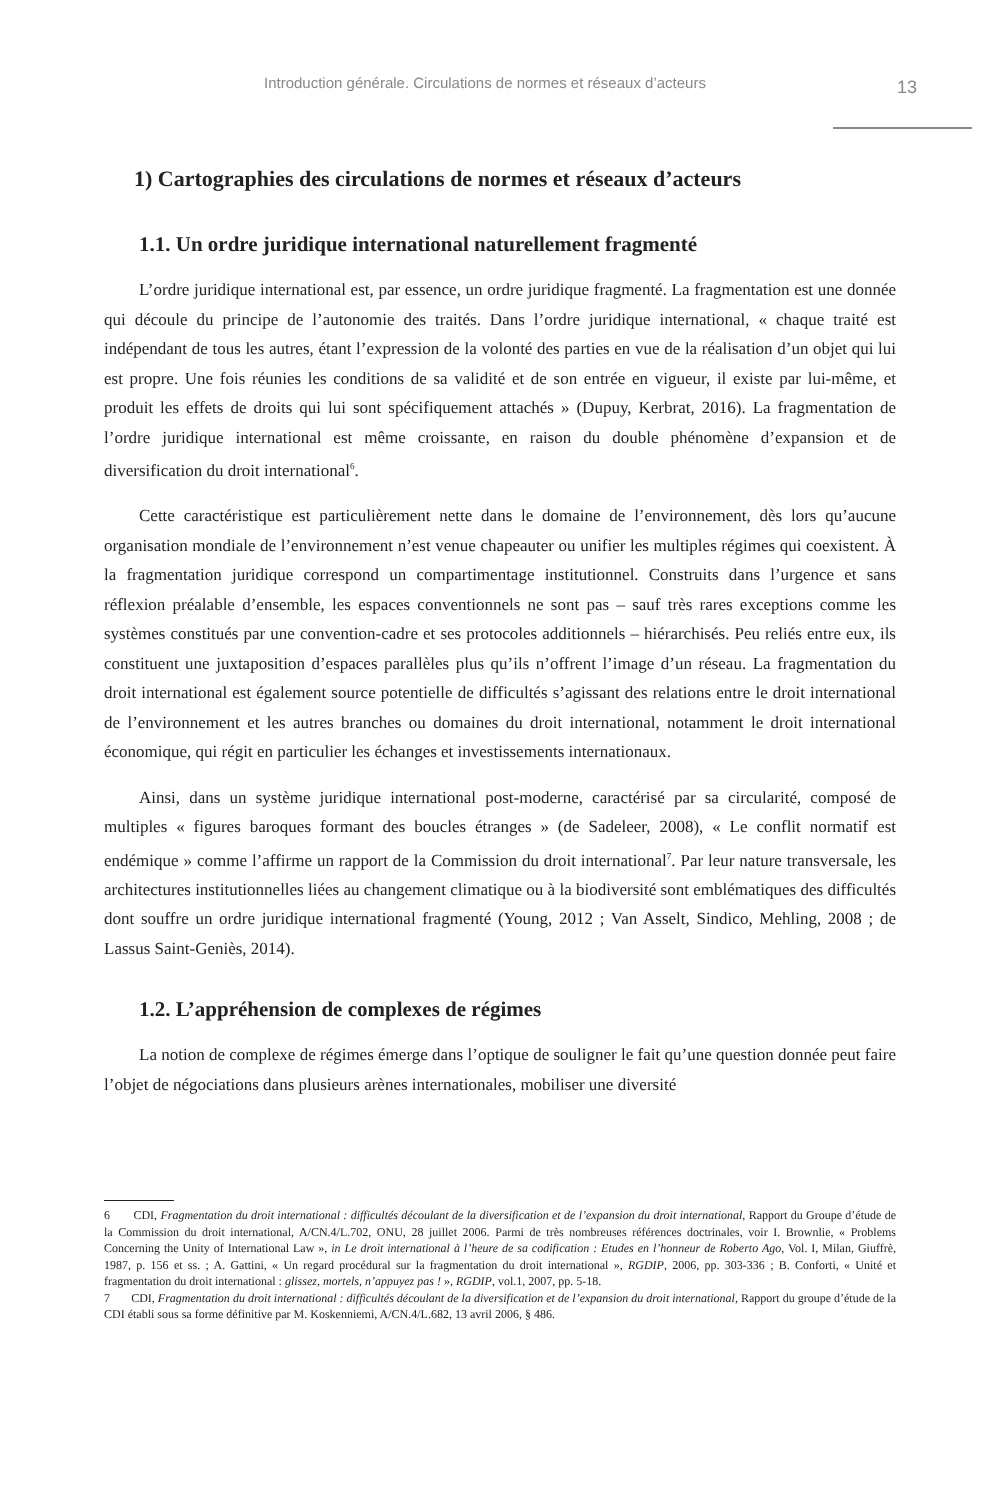Introduction générale. Circulations de normes et réseaux d’acteurs 13
1) Cartographies des circulations de normes et réseaux d’acteurs
1.1. Un ordre juridique international naturellement fragmenté
L’ordre juridique international est, par essence, un ordre juridique fragmenté. La fragmentation est une donnée qui découle du principe de l’autonomie des traités. Dans l’ordre juridique international, « chaque traité est indépendant de tous les autres, étant l’expression de la volonté des parties en vue de la réalisation d’un objet qui lui est propre. Une fois réunies les conditions de sa validité et de son entrée en vigueur, il existe par lui-même, et produit les effets de droits qui lui sont spécifiquement attachés » (Dupuy, Kerbrat, 2016). La fragmentation de l’ordre juridique international est même croissante, en raison du double phénomène d’expansion et de diversification du droit international<sup>6</sup>.
Cette caractéristique est particulièrement nette dans le domaine de l’environnement, dès lors qu’aucune organisation mondiale de l’environnement n’est venue chapeauter ou unifier les multiples régimes qui coexistent. À la fragmentation juridique correspond un compartimentage institutionnel. Construits dans l’urgence et sans réflexion préalable d’ensemble, les espaces conventionnels ne sont pas – sauf très rares exceptions comme les systèmes constitués par une convention-cadre et ses protocoles additionnels – hiérarchisés. Peu reliés entre eux, ils constituent une juxtaposition d’espaces parallèles plus qu’ils n’offrent l’image d’un réseau. La fragmentation du droit international est également source potentielle de difficultés s’agissant des relations entre le droit international de l’environnement et les autres branches ou domaines du droit international, notamment le droit international économique, qui régit en particulier les échanges et investissements internationaux.
Ainsi, dans un système juridique international post-moderne, caractérisé par sa circularité, composé de multiples « figures baroques formant des boucles étranges » (de Sadeleer, 2008), « Le conflit normatif est endémique » comme l’affirme un rapport de la Commission du droit international<sup>7</sup>. Par leur nature transversale, les architectures institutionnelles liées au changement climatique ou à la biodiversité sont emblématiques des difficultés dont souffre un ordre juridique international fragmenté (Young, 2012 ; Van Asselt, Sindico, Mehling, 2008 ; de Lassus Saint-Geniès, 2014).
1.2. L’appréhension de complexes de régimes
La notion de complexe de régimes émerge dans l’optique de souligner le fait qu’une question donnée peut faire l’objet de négociations dans plusieurs arènes internationales, mobiliser une diversité
6 CDI, Fragmentation du droit international : difficultés découlant de la diversification et de l’expansion du droit international, Rapport du Groupe d’étude de la Commission du droit international, A/CN.4/L.702, ONU, 28 juillet 2006. Parmi de très nombreuses références doctrinales, voir I. Brownlie, « Problems Concerning the Unity of International Law », in Le droit international à l’heure de sa codification : Etudes en l’honneur de Roberto Ago, Vol. I, Milan, Giuffrè, 1987, p. 156 et ss. ; A. Gattini, « Un regard procédural sur la fragmentation du droit international », RGDIP, 2006, pp. 303-336 ; B. Conforti, « Unité et fragmentation du droit international : glissez, mortels, n’appuyez pas ! », RGDIP, vol.1, 2007, pp. 5-18.
7 CDI, Fragmentation du droit international : difficultés découlant de la diversification et de l’expansion du droit international, Rapport du groupe d’étude de la CDI établi sous sa forme définitive par M. Koskenniemi, A/CN.4/L.682, 13 avril 2006, § 486.